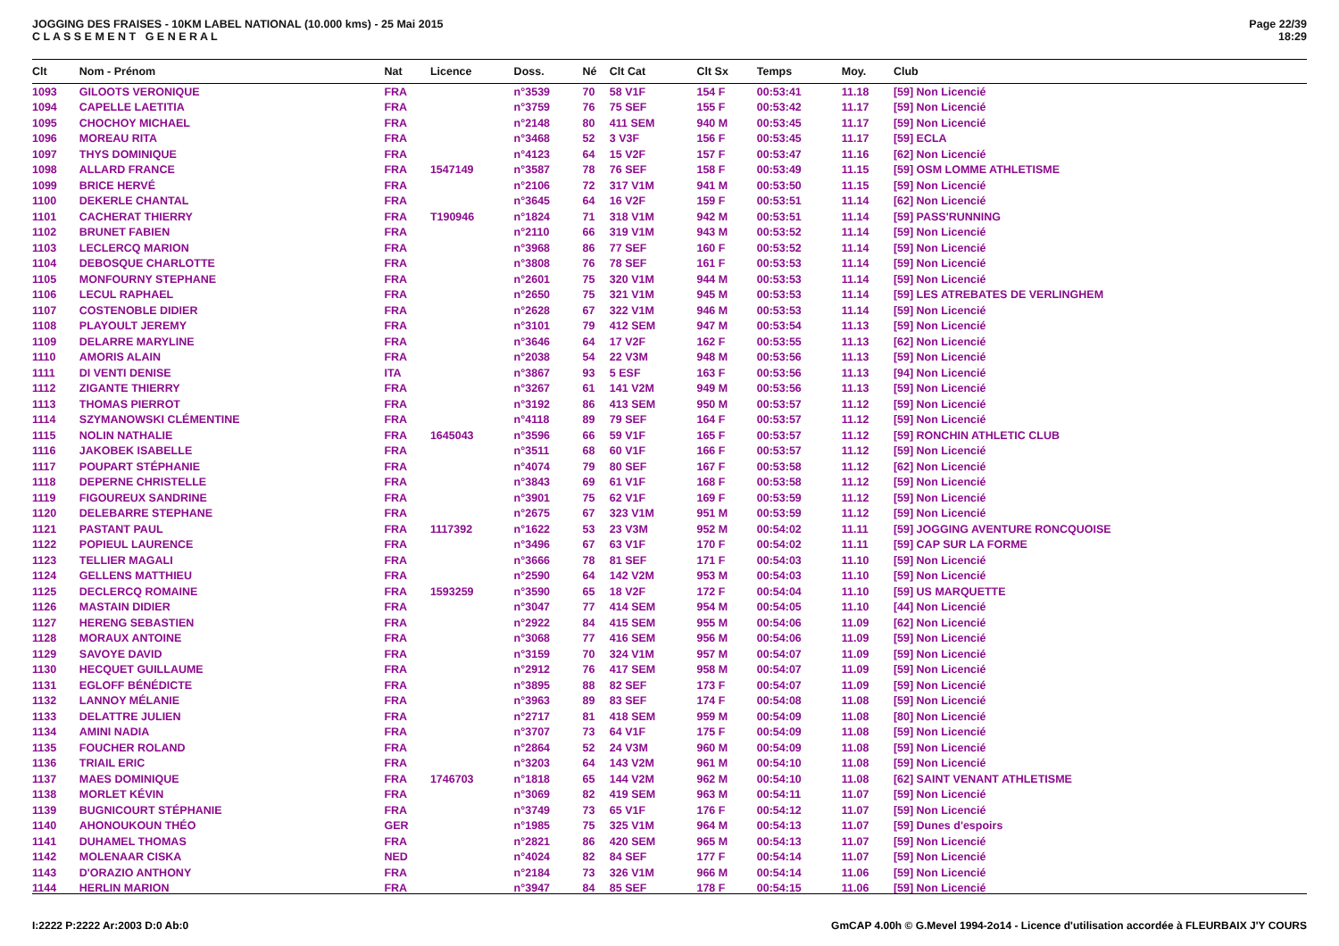JOGGING DES FRAISES - 10KM LABEL NATIONAL (10.000 kms) - 25 Mai 2015
C L A S S E M E N T G E N E R A L
Page 22/39
18:29
| Clt | Nom - Prénom | Nat | Licence | Doss. | Né | Clt Cat | Clt Sx | Temps | Moy. | Club |
| --- | --- | --- | --- | --- | --- | --- | --- | --- | --- | --- |
| 1093 | GILOOTS VERONIQUE | FRA | | n°3539 | 70 | 58 V1F | 154 F | 00:53:41 | 11.18 | [59] Non Licencié |
| 1094 | CAPELLE LAETITIA | FRA | | n°3759 | 76 | 75 SEF | 155 F | 00:53:42 | 11.17 | [59] Non Licencié |
| 1095 | CHOCHOY MICHAEL | FRA | | n°2148 | 80 | 411 SEM | 940 M | 00:53:45 | 11.17 | [59] Non Licencié |
| 1096 | MOREAU RITA | FRA | | n°3468 | 52 | 3 V3F | 156 F | 00:53:45 | 11.17 | [59] ECLA |
| 1097 | THYS DOMINIQUE | FRA | | n°4123 | 64 | 15 V2F | 157 F | 00:53:47 | 11.16 | [62] Non Licencié |
| 1098 | ALLARD FRANCE | FRA | 1547149 | n°3587 | 78 | 76 SEF | 158 F | 00:53:49 | 11.15 | [59] OSM LOMME ATHLETISME |
| 1099 | BRICE HERVÉ | FRA | | n°2106 | 72 | 317 V1M | 941 M | 00:53:50 | 11.15 | [59] Non Licencié |
| 1100 | DEKERLE CHANTAL | FRA | | n°3645 | 64 | 16 V2F | 159 F | 00:53:51 | 11.14 | [62] Non Licencié |
| 1101 | CACHERAT THIERRY | FRA | T190946 | n°1824 | 71 | 318 V1M | 942 M | 00:53:51 | 11.14 | [59] PASS'RUNNING |
| 1102 | BRUNET FABIEN | FRA | | n°2110 | 66 | 319 V1M | 943 M | 00:53:52 | 11.14 | [59] Non Licencié |
| 1103 | LECLERCQ MARION | FRA | | n°3968 | 86 | 77 SEF | 160 F | 00:53:52 | 11.14 | [59] Non Licencié |
| 1104 | DEBOSQUE CHARLOTTE | FRA | | n°3808 | 76 | 78 SEF | 161 F | 00:53:53 | 11.14 | [59] Non Licencié |
| 1105 | MONFOURNY STEPHANE | FRA | | n°2601 | 75 | 320 V1M | 944 M | 00:53:53 | 11.14 | [59] Non Licencié |
| 1106 | LECUL RAPHAEL | FRA | | n°2650 | 75 | 321 V1M | 945 M | 00:53:53 | 11.14 | [59] LES ATREBATES DE VERLINGHEM |
| 1107 | COSTENOBLE DIDIER | FRA | | n°2628 | 67 | 322 V1M | 946 M | 00:53:53 | 11.14 | [59] Non Licencié |
| 1108 | PLAYOULT JEREMY | FRA | | n°3101 | 79 | 412 SEM | 947 M | 00:53:54 | 11.13 | [59] Non Licencié |
| 1109 | DELARRE MARYLINE | FRA | | n°3646 | 64 | 17 V2F | 162 F | 00:53:55 | 11.13 | [62] Non Licencié |
| 1110 | AMORIS ALAIN | FRA | | n°2038 | 54 | 22 V3M | 948 M | 00:53:56 | 11.13 | [59] Non Licencié |
| 1111 | DI VENTI DENISE | ITA | | n°3867 | 93 | 5 ESF | 163 F | 00:53:56 | 11.13 | [94] Non Licencié |
| 1112 | ZIGANTE THIERRY | FRA | | n°3267 | 61 | 141 V2M | 949 M | 00:53:56 | 11.13 | [59] Non Licencié |
| 1113 | THOMAS PIERROT | FRA | | n°3192 | 86 | 413 SEM | 950 M | 00:53:57 | 11.12 | [59] Non Licencié |
| 1114 | SZYMANOWSKI CLÉMENTINE | FRA | | n°4118 | 89 | 79 SEF | 164 F | 00:53:57 | 11.12 | [59] Non Licencié |
| 1115 | NOLIN NATHALIE | FRA | 1645043 | n°3596 | 66 | 59 V1F | 165 F | 00:53:57 | 11.12 | [59] RONCHIN ATHLETIC CLUB |
| 1116 | JAKOBEK ISABELLE | FRA | | n°3511 | 68 | 60 V1F | 166 F | 00:53:57 | 11.12 | [59] Non Licencié |
| 1117 | POUPART STÉPHANIE | FRA | | n°4074 | 79 | 80 SEF | 167 F | 00:53:58 | 11.12 | [62] Non Licencié |
| 1118 | DEPERNE CHRISTELLE | FRA | | n°3843 | 69 | 61 V1F | 168 F | 00:53:58 | 11.12 | [59] Non Licencié |
| 1119 | FIGOUREUX SANDRINE | FRA | | n°3901 | 75 | 62 V1F | 169 F | 00:53:59 | 11.12 | [59] Non Licencié |
| 1120 | DELEBARRE STEPHANE | FRA | | n°2675 | 67 | 323 V1M | 951 M | 00:53:59 | 11.12 | [59] Non Licencié |
| 1121 | PASTANT PAUL | FRA | 1117392 | n°1622 | 53 | 23 V3M | 952 M | 00:54:02 | 11.11 | [59] JOGGING AVENTURE RONCQUOISE |
| 1122 | POPIEUL LAURENCE | FRA | | n°3496 | 67 | 63 V1F | 170 F | 00:54:02 | 11.11 | [59] CAP SUR LA FORME |
| 1123 | TELLIER MAGALI | FRA | | n°3666 | 78 | 81 SEF | 171 F | 00:54:03 | 11.10 | [59] Non Licencié |
| 1124 | GELLENS MATTHIEU | FRA | | n°2590 | 64 | 142 V2M | 953 M | 00:54:03 | 11.10 | [59] Non Licencié |
| 1125 | DECLERCQ ROMAINE | FRA | 1593259 | n°3590 | 65 | 18 V2F | 172 F | 00:54:04 | 11.10 | [59] US MARQUETTE |
| 1126 | MASTAIN DIDIER | FRA | | n°3047 | 77 | 414 SEM | 954 M | 00:54:05 | 11.10 | [44] Non Licencié |
| 1127 | HERENG SEBASTIEN | FRA | | n°2922 | 84 | 415 SEM | 955 M | 00:54:06 | 11.09 | [62] Non Licencié |
| 1128 | MORAUX ANTOINE | FRA | | n°3068 | 77 | 416 SEM | 956 M | 00:54:06 | 11.09 | [59] Non Licencié |
| 1129 | SAVOYE DAVID | FRA | | n°3159 | 70 | 324 V1M | 957 M | 00:54:07 | 11.09 | [59] Non Licencié |
| 1130 | HECQUET GUILLAUME | FRA | | n°2912 | 76 | 417 SEM | 958 M | 00:54:07 | 11.09 | [59] Non Licencié |
| 1131 | EGLOFF BÉNÉDICTE | FRA | | n°3895 | 88 | 82 SEF | 173 F | 00:54:07 | 11.09 | [59] Non Licencié |
| 1132 | LANNOY MÉLANIE | FRA | | n°3963 | 89 | 83 SEF | 174 F | 00:54:08 | 11.08 | [59] Non Licencié |
| 1133 | DELATTRE JULIEN | FRA | | n°2717 | 81 | 418 SEM | 959 M | 00:54:09 | 11.08 | [80] Non Licencié |
| 1134 | AMINI NADIA | FRA | | n°3707 | 73 | 64 V1F | 175 F | 00:54:09 | 11.08 | [59] Non Licencié |
| 1135 | FOUCHER ROLAND | FRA | | n°2864 | 52 | 24 V3M | 960 M | 00:54:09 | 11.08 | [59] Non Licencié |
| 1136 | TRIAIL ERIC | FRA | | n°3203 | 64 | 143 V2M | 961 M | 00:54:10 | 11.08 | [59] Non Licencié |
| 1137 | MAES DOMINIQUE | FRA | 1746703 | n°1818 | 65 | 144 V2M | 962 M | 00:54:10 | 11.08 | [62] SAINT VENANT ATHLETISME |
| 1138 | MORLET KÉVIN | FRA | | n°3069 | 82 | 419 SEM | 963 M | 00:54:11 | 11.07 | [59] Non Licencié |
| 1139 | BUGNICOURT STÉPHANIE | FRA | | n°3749 | 73 | 65 V1F | 176 F | 00:54:12 | 11.07 | [59] Non Licencié |
| 1140 | AHONOUKOUN THÉO | GER | | n°1985 | 75 | 325 V1M | 964 M | 00:54:13 | 11.07 | [59] Dunes d'espoirs |
| 1141 | DUHAMEL THOMAS | FRA | | n°2821 | 86 | 420 SEM | 965 M | 00:54:13 | 11.07 | [59] Non Licencié |
| 1142 | MOLENAAR CISKA | NED | | n°4024 | 82 | 84 SEF | 177 F | 00:54:14 | 11.07 | [59] Non Licencié |
| 1143 | D'ORAZIO ANTHONY | FRA | | n°2184 | 73 | 326 V1M | 966 M | 00:54:14 | 11.06 | [59] Non Licencié |
| 1144 | HERLIN MARION | FRA | | n°3947 | 84 | 85 SEF | 178 F | 00:54:15 | 11.06 | [59] Non Licencié |
I:2222 P:2222 Ar:2003 D:0 Ab:0 GmCAP 4.00h © G.Mevel 1994-2o14 - Licence d'utilisation accordée à FLEURBAIX J'Y COURS